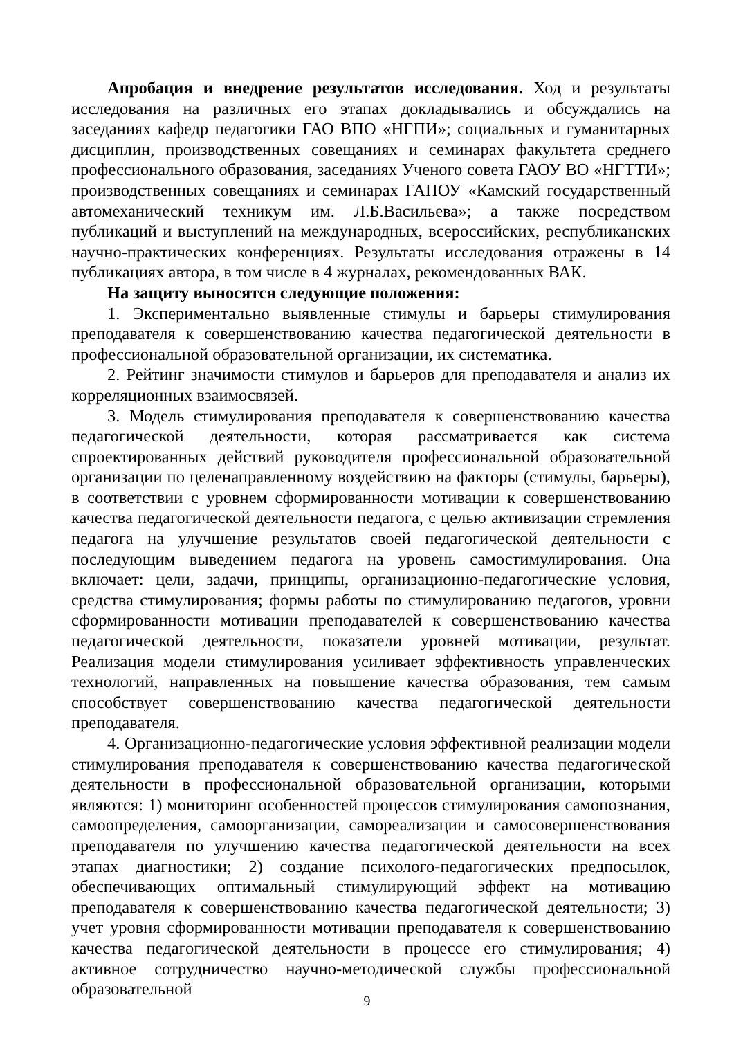Апробация и внедрение результатов исследования. Ход и результаты исследования на различных его этапах докладывались и обсуждались на заседаниях кафедр педагогики ГАО ВПО «НГПИ»; социальных и гуманитарных дисциплин, производственных совещаниях и семинарах факультета среднего профессионального образования, заседаниях Ученого совета ГАОУ ВО «НГТТИ»; производственных совещаниях и семинарах ГАПОУ «Камский государственный автомеханический техникум им. Л.Б.Васильева»; а также посредством публикаций и выступлений на международных, всероссийских, республиканских научно-практических конференциях. Результаты исследования отражены в 14 публикациях автора, в том числе в 4 журналах, рекомендованных ВАК.
На защиту выносятся следующие положения:
1. Экспериментально выявленные стимулы и барьеры стимулирования преподавателя к совершенствованию качества педагогической деятельности в профессиональной образовательной организации, их систематика.
2. Рейтинг значимости стимулов и барьеров для преподавателя и анализ их корреляционных взаимосвязей.
3. Модель стимулирования преподавателя к совершенствованию качества педагогической деятельности, которая рассматривается как система спроектированных действий руководителя профессиональной образовательной организации по целенаправленному воздействию на факторы (стимулы, барьеры), в соответствии с уровнем сформированности мотивации к совершенствованию качества педагогической деятельности педагога, с целью активизации стремления педагога на улучшение результатов своей педагогической деятельности с последующим выведением педагога на уровень самостимулирования. Она включает: цели, задачи, принципы, организационно-педагогические условия, средства стимулирования; формы работы по стимулированию педагогов, уровни сформированности мотивации преподавателей к совершенствованию качества педагогической деятельности, показатели уровней мотивации, результат. Реализация модели стимулирования усиливает эффективность управленческих технологий, направленных на повышение качества образования, тем самым способствует совершенствованию качества педагогической деятельности преподавателя.
4. Организационно-педагогические условия эффективной реализации модели стимулирования преподавателя к совершенствованию качества педагогической деятельности в профессиональной образовательной организации, которыми являются: 1) мониторинг особенностей процессов стимулирования самопознания, самоопределения, самоорганизации, самореализации и самосовершенствования преподавателя по улучшению качества педагогической деятельности на всех этапах диагностики; 2) создание психолого-педагогических предпосылок, обеспечивающих оптимальный стимулирующий эффект на мотивацию преподавателя к совершенствованию качества педагогической деятельности; 3) учет уровня сформированности мотивации преподавателя к совершенствованию качества педагогической деятельности в процессе его стимулирования; 4) активное сотрудничество научно-методической службы профессиональной образовательной
9